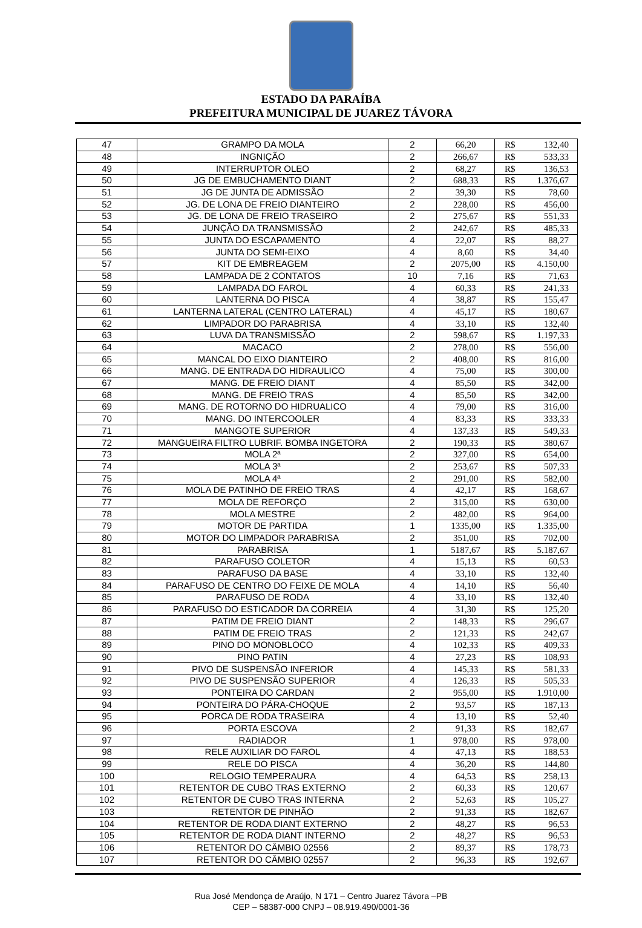ESTADO DA PARAÍBA
PREFEITURA MUNICIPAL DE JUAREZ TÁVORA
| 47 | GRAMPO DA MOLA | 2 | 66,20 | R$ | 132,40 |
| 48 | INGNIÇÃO | 2 | 266,67 | R$ | 533,33 |
| 49 | INTERRUPTOR OLEO | 2 | 68,27 | R$ | 136,53 |
| 50 | JG DE EMBUCHAMENTO DIANT | 2 | 688,33 | R$ | 1.376,67 |
| 51 | JG DE JUNTA DE ADMISSÃO | 2 | 39,30 | R$ | 78,60 |
| 52 | JG. DE LONA DE FREIO DIANTEIRO | 2 | 228,00 | R$ | 456,00 |
| 53 | JG. DE LONA DE FREIO TRASEIRO | 2 | 275,67 | R$ | 551,33 |
| 54 | JUNÇÃO DA TRANSMISSÃO | 2 | 242,67 | R$ | 485,33 |
| 55 | JUNTA DO ESCAPAMENTO | 4 | 22,07 | R$ | 88,27 |
| 56 | JUNTA DO SEMI-EIXO | 4 | 8,60 | R$ | 34,40 |
| 57 | KIT DE EMBREAGEM | 2 | 2075,00 | R$ | 4.150,00 |
| 58 | LAMPADA DE 2 CONTATOS | 10 | 7,16 | R$ | 71,63 |
| 59 | LAMPADA DO FAROL | 4 | 60,33 | R$ | 241,33 |
| 60 | LANTERNA DO PISCA | 4 | 38,87 | R$ | 155,47 |
| 61 | LANTERNA LATERAL (CENTRO LATERAL) | 4 | 45,17 | R$ | 180,67 |
| 62 | LIMPADOR DO PARABRISA | 4 | 33,10 | R$ | 132,40 |
| 63 | LUVA DA TRANSMISSÃO | 2 | 598,67 | R$ | 1.197,33 |
| 64 | MACACO | 2 | 278,00 | R$ | 556,00 |
| 65 | MANCAL DO EIXO DIANTEIRO | 2 | 408,00 | R$ | 816,00 |
| 66 | MANG. DE ENTRADA DO HIDRAULICO | 4 | 75,00 | R$ | 300,00 |
| 67 | MANG. DE FREIO DIANT | 4 | 85,50 | R$ | 342,00 |
| 68 | MANG. DE FREIO TRAS | 4 | 85,50 | R$ | 342,00 |
| 69 | MANG. DE ROTORNO DO HIDRUALICO | 4 | 79,00 | R$ | 316,00 |
| 70 | MANG. DO INTERCOOLER | 4 | 83,33 | R$ | 333,33 |
| 71 | MANGOTE SUPERIOR | 4 | 137,33 | R$ | 549,33 |
| 72 | MANGUEIRA FILTRO LUBRIF. BOMBA INGETORA | 2 | 190,33 | R$ | 380,67 |
| 73 | MOLA 2ª | 2 | 327,00 | R$ | 654,00 |
| 74 | MOLA 3ª | 2 | 253,67 | R$ | 507,33 |
| 75 | MOLA 4ª | 2 | 291,00 | R$ | 582,00 |
| 76 | MOLA DE PATINHO DE FREIO TRAS | 4 | 42,17 | R$ | 168,67 |
| 77 | MOLA DE REFORÇO | 2 | 315,00 | R$ | 630,00 |
| 78 | MOLA MESTRE | 2 | 482,00 | R$ | 964,00 |
| 79 | MOTOR DE PARTIDA | 1 | 1335,00 | R$ | 1.335,00 |
| 80 | MOTOR DO LIMPADOR PARABRISA | 2 | 351,00 | R$ | 702,00 |
| 81 | PARABRISA | 1 | 5187,67 | R$ | 5.187,67 |
| 82 | PARAFUSO COLETOR | 4 | 15,13 | R$ | 60,53 |
| 83 | PARAFUSO DA BASE | 4 | 33,10 | R$ | 132,40 |
| 84 | PARAFUSO DE CENTRO DO FEIXE DE MOLA | 4 | 14,10 | R$ | 56,40 |
| 85 | PARAFUSO DE RODA | 4 | 33,10 | R$ | 132,40 |
| 86 | PARAFUSO DO ESTICADOR DA CORREIA | 4 | 31,30 | R$ | 125,20 |
| 87 | PATIM DE FREIO DIANT | 2 | 148,33 | R$ | 296,67 |
| 88 | PATIM DE FREIO TRAS | 2 | 121,33 | R$ | 242,67 |
| 89 | PINO DO MONOBLOCO | 4 | 102,33 | R$ | 409,33 |
| 90 | PINO PATIN | 4 | 27,23 | R$ | 108,93 |
| 91 | PIVO DE SUSPENSÃO INFERIOR | 4 | 145,33 | R$ | 581,33 |
| 92 | PIVO DE SUSPENSÃO SUPERIOR | 4 | 126,33 | R$ | 505,33 |
| 93 | PONTEIRA DO CARDAN | 2 | 955,00 | R$ | 1.910,00 |
| 94 | PONTEIRA DO PÁRA-CHOQUE | 2 | 93,57 | R$ | 187,13 |
| 95 | PORCA DE RODA TRASEIRA | 4 | 13,10 | R$ | 52,40 |
| 96 | PORTA ESCOVA | 2 | 91,33 | R$ | 182,67 |
| 97 | RADIADOR | 1 | 978,00 | R$ | 978,00 |
| 98 | RELE AUXILIAR DO FAROL | 4 | 47,13 | R$ | 188,53 |
| 99 | RELE DO PISCA | 4 | 36,20 | R$ | 144,80 |
| 100 | RELOGIO TEMPERAURA | 4 | 64,53 | R$ | 258,13 |
| 101 | RETENTOR DE CUBO TRAS EXTERNO | 2 | 60,33 | R$ | 120,67 |
| 102 | RETENTOR DE CUBO TRAS INTERNA | 2 | 52,63 | R$ | 105,27 |
| 103 | RETENTOR DE PINHÃO | 2 | 91,33 | R$ | 182,67 |
| 104 | RETENTOR DE RODA DIANT EXTERNO | 2 | 48,27 | R$ | 96,53 |
| 105 | RETENTOR DE RODA DIANT INTERNO | 2 | 48,27 | R$ | 96,53 |
| 106 | RETENTOR DO CÂMBIO 02556 | 2 | 89,37 | R$ | 178,73 |
| 107 | RETENTOR DO CÂMBIO 02557 | 2 | 96,33 | R$ | 192,67 |
Rua José Mendonça de Araújo, N 171 – Centro Juarez Távora –PB
CEP – 58387-000 CNPJ – 08.919.490/0001-36